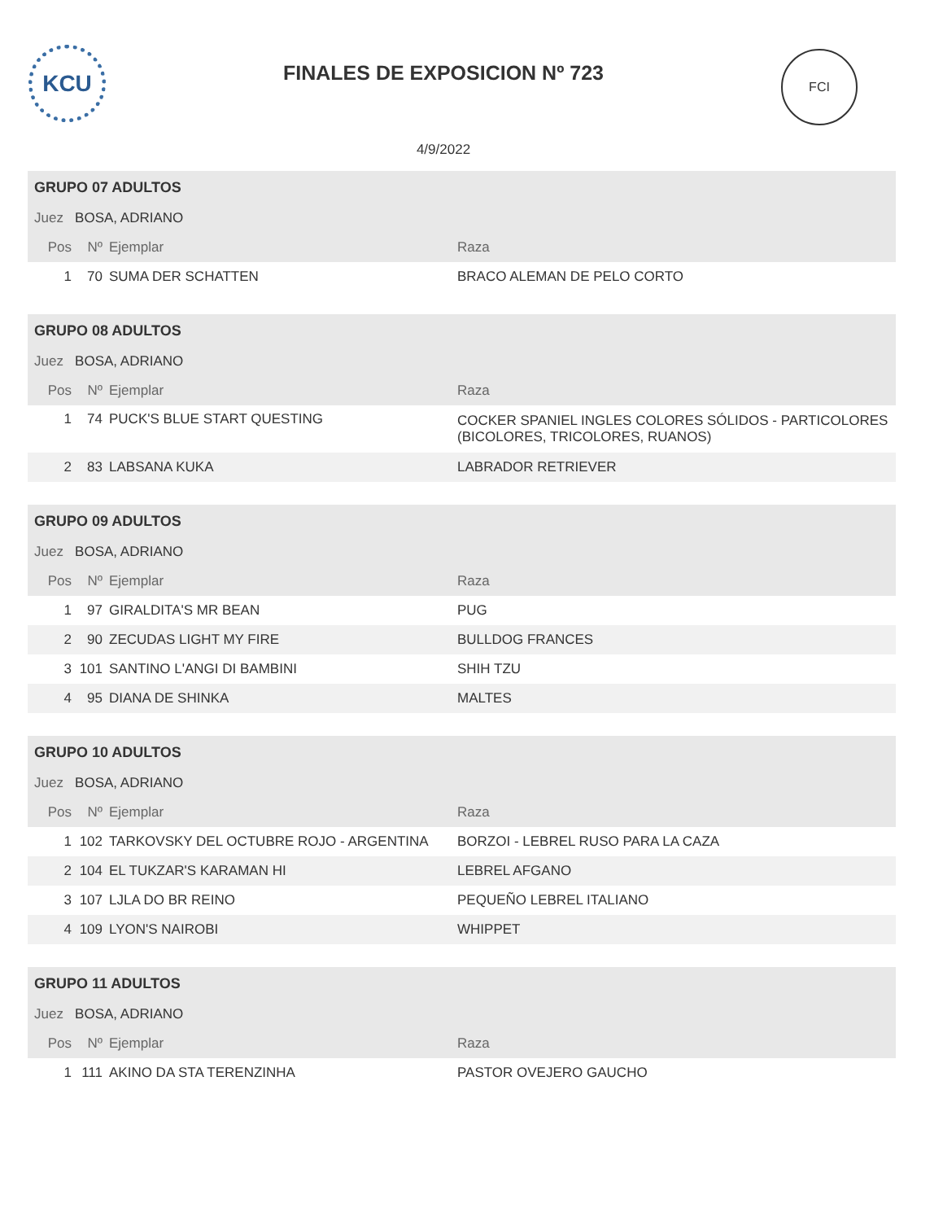KCU
FINALES DE EXPOSICION Nº 723
4/9/2022
FCI
| GRUPO 07 ADULTOS | | | |
| Juez BOSA, ADRIANO | | | |
| Pos | Nº | Ejemplar | Raza |
| 1 | 70 | SUMA DER SCHATTEN | BRACO ALEMAN DE PELO CORTO |
| GRUPO 08 ADULTOS | | | |
| Juez BOSA, ADRIANO | | | |
| Pos | Nº | Ejemplar | Raza |
| 1 | 74 | PUCK'S BLUE START QUESTING | COCKER SPANIEL INGLES COLORES SÓLIDOS - PARTICOLORES (BICOLORES, TRICOLORES, RUANOS) |
| 2 | 83 | LABSANA KUKA | LABRADOR RETRIEVER |
| GRUPO 09 ADULTOS | | | |
| Juez BOSA, ADRIANO | | | |
| Pos | Nº | Ejemplar | Raza |
| 1 | 97 | GIRALDITA'S MR BEAN | PUG |
| 2 | 90 | ZECUDAS LIGHT MY FIRE | BULLDOG FRANCES |
| 3 | 101 | SANTINO L'ANGI DI BAMBINI | SHIH TZU |
| 4 | 95 | DIANA DE SHINKA | MALTES |
| GRUPO 10 ADULTOS | | | |
| Juez BOSA, ADRIANO | | | |
| Pos | Nº | Ejemplar | Raza |
| 1 | 102 | TARKOVSKY DEL OCTUBRE ROJO - ARGENTINA | BORZOI - LEBREL RUSO PARA LA CAZA |
| 2 | 104 | EL TUKZAR'S KARAMAN HI | LEBREL AFGANO |
| 3 | 107 | LJLA DO BR REINO | PEQUEÑO LEBREL ITALIANO |
| 4 | 109 | LYON'S NAIROBI | WHIPPET |
| GRUPO 11 ADULTOS | | | |
| Juez BOSA, ADRIANO | | | |
| Pos | Nº | Ejemplar | Raza |
| 1 | 111 | AKINO DA STA TERENZINHA | PASTOR OVEJERO GAUCHO |